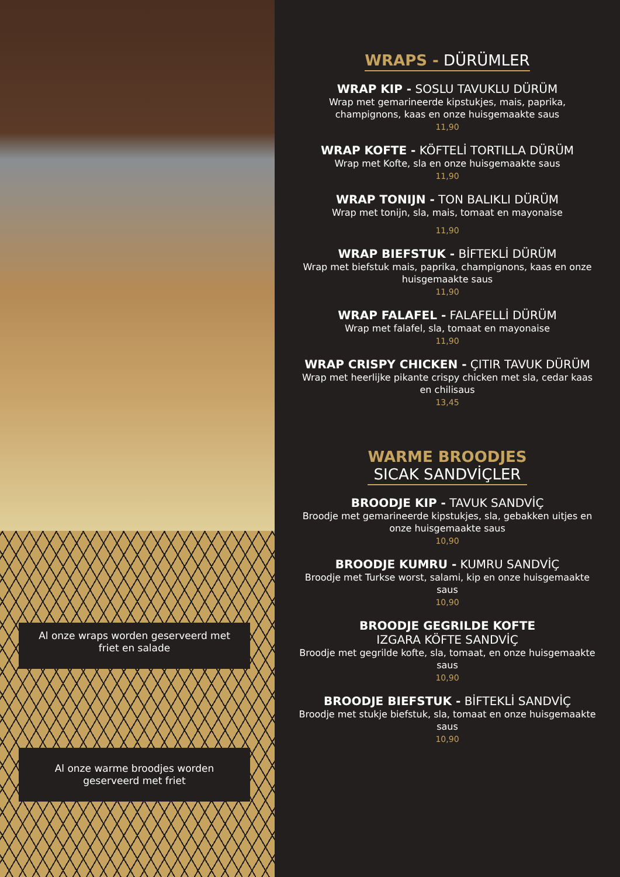Al onze wraps worden geserveerd met friet en salade
Al onze warme broodjes worden geserveerd met friet
WRAPS - DÜRÜMLER
WRAP KIP - SOSLU TAVUKLU DÜRÜM
Wrap met gemarineerde kipstukjes, mais, paprika, champignons, kaas en onze huisgemaakte saus
11,90
WRAP KOFTE - KÖFTELİ TORTILLA DÜRÜM
Wrap met Kofte, sla en onze huisgemaakte saus
11,90
WRAP TONIJN - TON BALIKLI DÜRÜM
Wrap met tonijn, sla, mais, tomaat en mayonaise
11,90
WRAP BIEFSTUK - BİFTEKLİ DÜRÜM
Wrap met biefstuk mais, paprika, champignons, kaas en onze huisgemaakte saus
11,90
WRAP FALAFEL - FALAFELLİ DÜRÜM
Wrap met falafel, sla, tomaat en mayonaise
11,90
WRAP CRISPY CHICKEN - ÇITIR TAVUK DÜRÜM
Wrap met heerlijke pikante crispy chicken met sla, cedar kaas en chilisaus
13,45
WARME BROODJES
SICAK SANDVİÇLER
BROODJE KIP - TAVUK SANDVİÇ
Broodje met gemarineerde kipstukjes, sla, gebakken uitjes en onze huisgemaakte saus
10,90
BROODJE KUMRU - KUMRU SANDVİÇ
Broodje met Turkse worst, salami, kip en onze huisgemaakte saus
10,90
BROODJE GEGRILDE KOFTE
IZGARA KÖFTE SANDVİÇ
Broodje met gegrilde kofte, sla, tomaat, en onze huisgemaakte saus
10,90
BROODJE BIEFSTUK - BİFTEKLİ SANDVİÇ
Broodje met stukje biefstuk, sla, tomaat en onze huisgemaakte saus
10,90